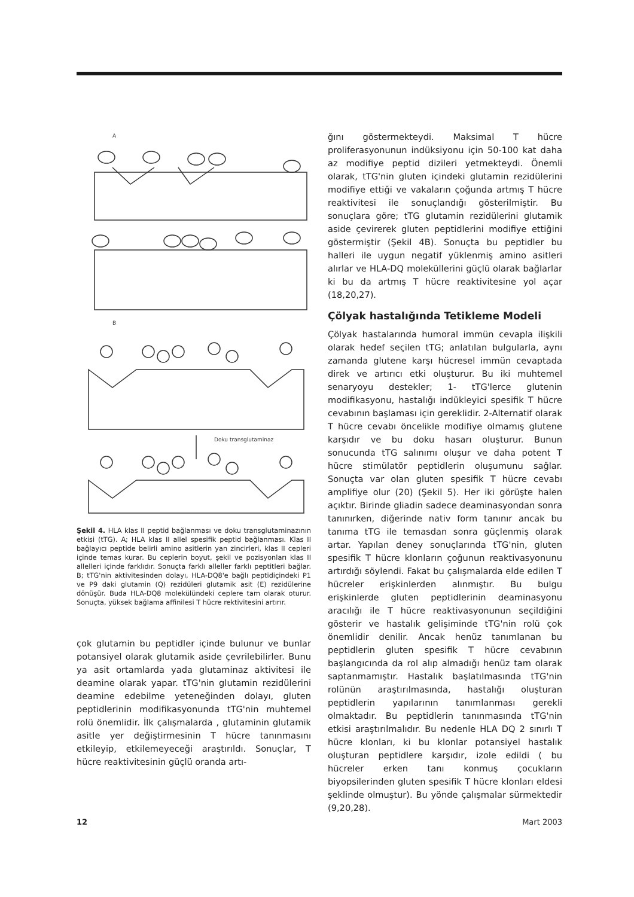A
B
Doku transglutaminaz
Şekil 4. HLA klas II peptid bağlanması ve doku transglutaminazının etkisi (tTG). A; HLA klas II allel spesifik peptid bağlanması. Klas II bağlayıcı peptide belirli amino asitlerin yan zincirleri, klas II cepleri içinde temas kurar. Bu ceplerin boyut, şekil ve pozisyonları klas II allelleri içinde farklıdır. Sonuçta farklı alleller farklı peptitleri bağlar. B; tTG'nin aktivitesinden dolayı, HLA-DQ8'e bağlı peptidiçindeki P1 ve P9 daki glutamin (Q) rezidüleri glutamik asit (E) rezidülerine dönüşür. Buda HLA-DQ8 molekülündeki ceplere tam olarak oturur. Sonuçta, yüksek bağlama affinilesi T hücre rektivitesini artırır.
çok glutamin bu peptidler içinde bulunur ve bunlar potansiyel olarak glutamik aside çevrilebilirler. Bunu ya asit ortamlarda yada glutaminaz aktivitesi ile deamine olarak yapar. tTG'nin glutamin rezidülerini deamine edebilme yeteneğinden dolayı, gluten peptidlerinin modifikasyonunda tTG'nin muhtemel rolü önemlidir. İlk çalışmalarda , glutaminin glutamik asitle yer değiştirmesinin T hücre tanınmasını etkileyip, etkilemeyeceği araştırıldı. Sonuçlar, T hücre reaktivitesinin güçlü oranda artı-
ğını göstermekteydi. Maksimal T hücre proliferasyonunun indüksiyonu için 50-100 kat daha az modifiye peptid dizileri yetmekteydi. Önemli olarak, tTG'nin gluten içindeki glutamin rezidülerini modifiye ettiği ve vakaların çoğunda artmış T hücre reaktivitesi ile sonuçlandığı gösterilmiştir. Bu sonuçlara göre; tTG glutamin rezidülerini glutamik aside çevirerek gluten peptidlerini modifiye ettiğini göstermiştir (Şekil 4B). Sonuçta bu peptidler bu halleri ile uygun negatif yüklenmiş amino asitleri alırlar ve HLA-DQ moleküllerini güçlü olarak bağlarlar ki bu da artmış T hücre reaktivitesine yol açar (18,20,27).
Çölyak hastalığında Tetikleme Modeli
Çölyak hastalarında humoral immün cevapla ilişkili olarak hedef seçilen tTG; anlatılan bulgularla, aynı zamanda glutene karşı hücresel immün cevaptada direk ve artırıcı etki oluşturur. Bu iki muhtemel senaryoyu destekler; 1- tTG'lerce glutenin modifikasyonu, hastalığı indükleyici spesifik T hücre cevabının başlaması için gereklidir. 2-Alternatif olarak T hücre cevabı öncelikle modifiye olmamış glutene karşıdır ve bu doku hasarı oluşturur. Bunun sonucunda tTG salınımı oluşur ve daha potent T hücre stimülatör peptidlerin oluşumunu sağlar. Sonuçta var olan gluten spesifik T hücre cevabı amplifiye olur (20) (Şekil 5). Her iki görüşte halen açıktır. Birinde gliadin sadece deaminasyondan sonra tanınırken, diğerinde nativ form tanınır ancak bu tanıma tTG ile temasdan sonra güçlenmiş olarak artar. Yapılan deney sonuçlarında tTG'nin, gluten spesifik T hücre klonların çoğunun reaktivasyonunu artırdığı söylendi. Fakat bu çalışmalarda elde edilen T hücreler erişkinlerden alınmıştır. Bu bulgu erişkinlerde gluten peptidlerinin deaminasyonu aracılığı ile T hücre reaktivasyonunun seçildiğini gösterir ve hastalık gelişiminde tTG'nin rolü çok önemlidir denilir. Ancak henüz tanımlanan bu peptidlerin gluten spesifik T hücre cevabının başlangıcında da rol alıp almadığı henüz tam olarak saptanmamıştır. Hastalık başlatılmasında tTG'nin rolünün araştırılmasında, hastalığı oluşturan peptidlerin yapılarının tanımlanması gerekli olmaktadır. Bu peptidlerin tanınmasında tTG'nin etkisi araştırılmalıdır. Bu nedenle HLA DQ 2 sınırlı T hücre klonları, ki bu klonlar potansiyel hastalık oluşturan peptidlere karşıdır, izole edildi ( bu hücreler erken tanı konmuş çocukların biyopsilerinden gluten spesifik T hücre klonları eldesi şeklinde olmuştur). Bu yönde çalışmalar sürmektedir (9,20,28).
12 Mart 2003